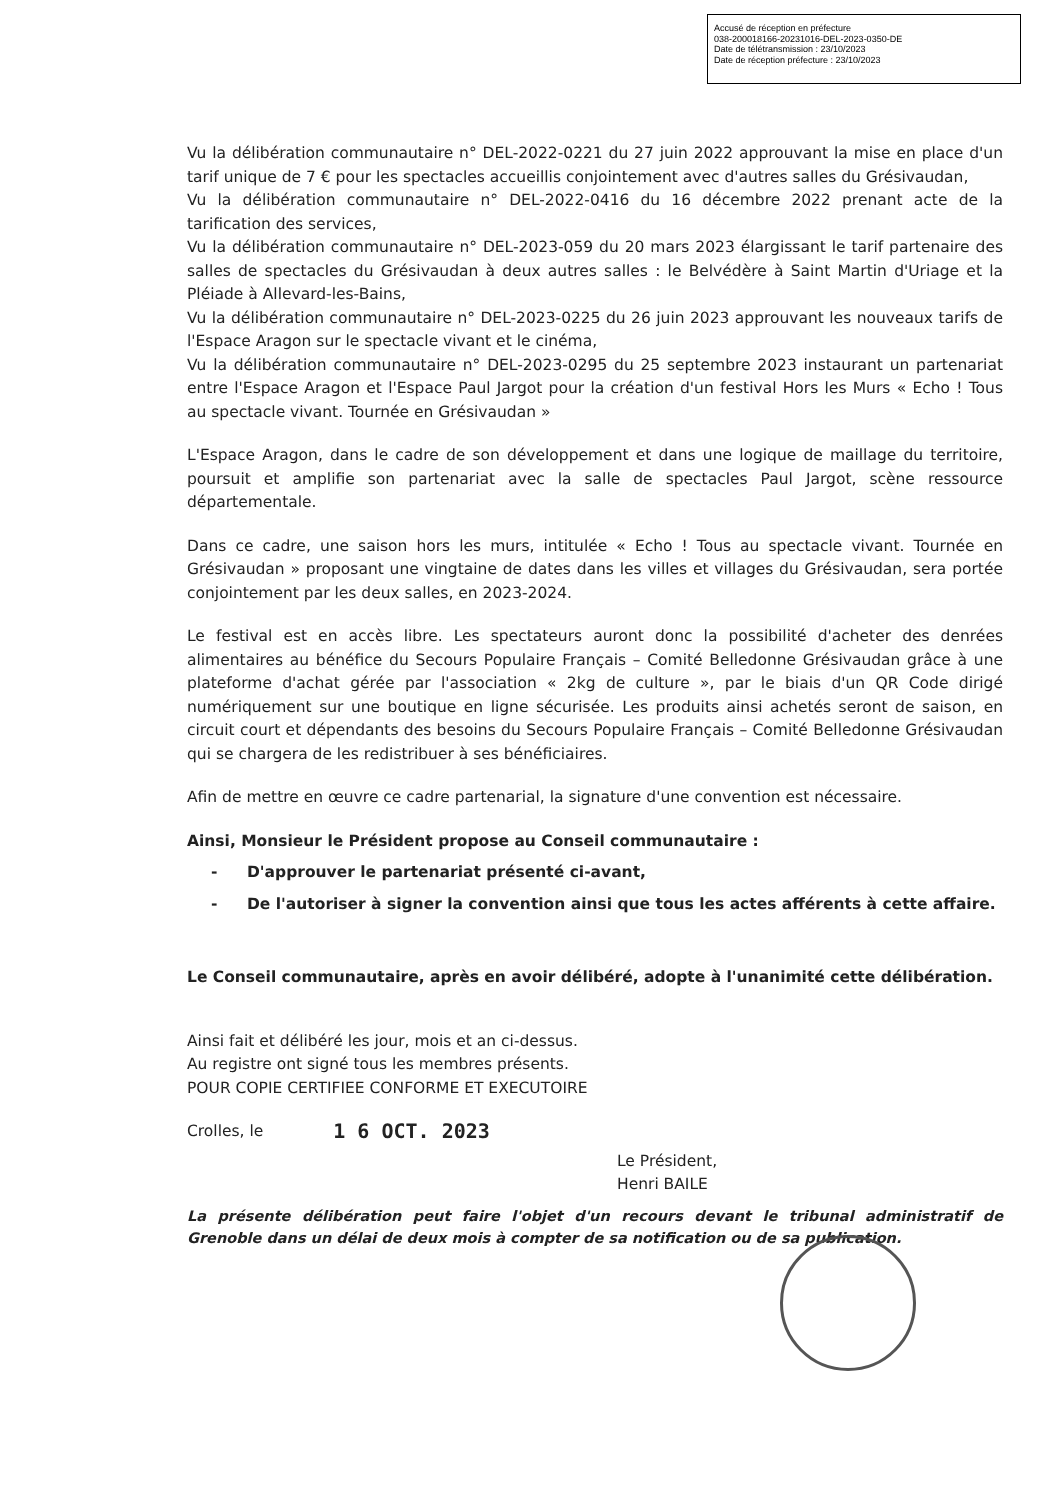Accusé de réception en préfecture
038-200018166-20231016-DEL-2023-0350-DE
Date de télétransmission : 23/10/2023
Date de réception préfecture : 23/10/2023
Vu la délibération communautaire n° DEL-2022-0221 du 27 juin 2022 approuvant la mise en place d'un tarif unique de 7 € pour les spectacles accueillis conjointement avec d'autres salles du Grésivaudan,
Vu la délibération communautaire n° DEL-2022-0416 du 16 décembre 2022 prenant acte de la tarification des services,
Vu la délibération communautaire n° DEL-2023-059 du 20 mars 2023 élargissant le tarif partenaire des salles de spectacles du Grésivaudan à deux autres salles : le Belvédère à Saint Martin d'Uriage et la Pléiade à Allevard-les-Bains,
Vu la délibération communautaire n° DEL-2023-0225 du 26 juin 2023 approuvant les nouveaux tarifs de l'Espace Aragon sur le spectacle vivant et le cinéma,
Vu la délibération communautaire n° DEL-2023-0295 du 25 septembre 2023 instaurant un partenariat entre l'Espace Aragon et l'Espace Paul Jargot pour la création d'un festival Hors les Murs « Echo ! Tous au spectacle vivant. Tournée en Grésivaudan »
L'Espace Aragon, dans le cadre de son développement et dans une logique de maillage du territoire, poursuit et amplifie son partenariat avec la salle de spectacles Paul Jargot, scène ressource départementale.
Dans ce cadre, une saison hors les murs, intitulée « Echo ! Tous au spectacle vivant. Tournée en Grésivaudan » proposant une vingtaine de dates dans les villes et villages du Grésivaudan, sera portée conjointement par les deux salles, en 2023-2024.
Le festival est en accès libre. Les spectateurs auront donc la possibilité d'acheter des denrées alimentaires au bénéfice du Secours Populaire Français – Comité Belledonne Grésivaudan grâce à une plateforme d'achat gérée par l'association « 2kg de culture », par le biais d'un QR Code dirigé numériquement sur une boutique en ligne sécurisée. Les produits ainsi achetés seront de saison, en circuit court et dépendants des besoins du Secours Populaire Français – Comité Belledonne Grésivaudan qui se chargera de les redistribuer à ses bénéficiaires.
Afin de mettre en œuvre ce cadre partenarial, la signature d'une convention est nécessaire.
Ainsi, Monsieur le Président propose au Conseil communautaire :
- D'approuver le partenariat présenté ci-avant,
- De l'autoriser à signer la convention ainsi que tous les actes afférents à cette affaire.
Le Conseil communautaire, après en avoir délibéré, adopte à l'unanimité cette délibération.
Ainsi fait et délibéré les jour, mois et an ci-dessus.
Au registre ont signé tous les membres présents.
POUR COPIE CERTIFIEE CONFORME ET EXECUTOIRE
Crolles, le 1 6 OCT. 2023
Le Président,
Henri BAILE
La présente délibération peut faire l'objet d'un recours devant le tribunal administratif de Grenoble dans un délai de deux mois à compter de sa notification ou de sa publication.